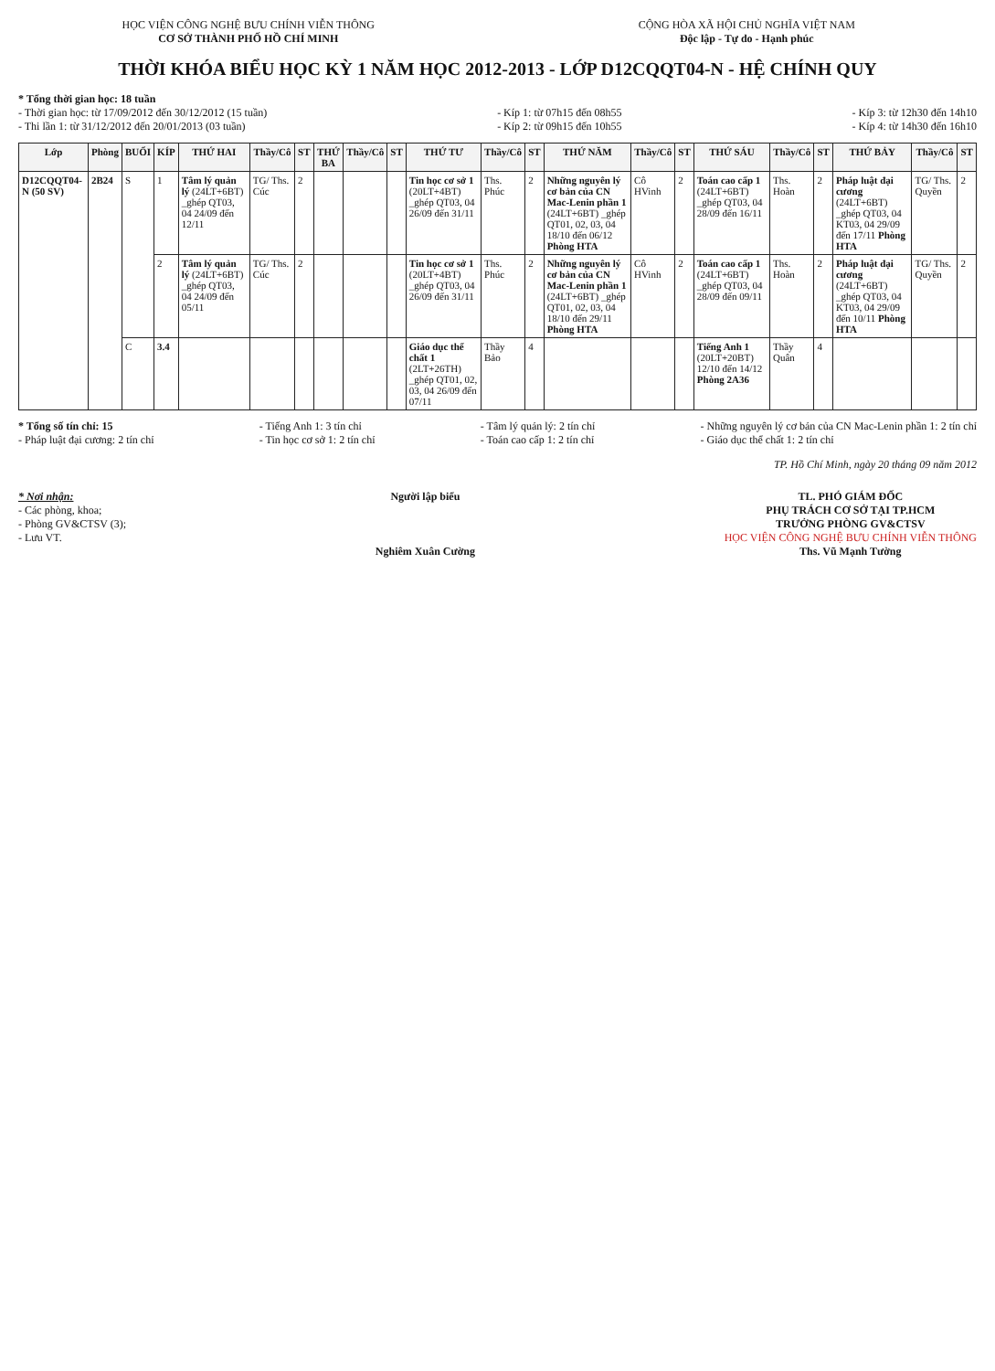HỌC VIỆN CÔNG NGHỆ BƯU CHÍNH VIỄN THÔNG
CƠ SỞ THÀNH PHỐ HỒ CHÍ MINH
CỘNG HÒA XÃ HỘI CHỦ NGHĨA VIỆT NAM
Độc lập - Tự do - Hạnh phúc
THỜI KHÓA BIỂU HỌC KỲ 1 NĂM HỌC 2012-2013 - LỚP D12CQQT04-N - HỆ CHÍNH QUY
* Tổng thời gian học: 18 tuần
- Thời gian học: từ 17/09/2012 đến 30/12/2012 (15 tuần)
- Thi lần 1: từ 31/12/2012 đến 20/01/2013 (03 tuần)
- Kíp 1: từ 07h15 đến 08h55
- Kíp 2: từ 09h15 đến 10h55
- Kíp 3: từ 12h30 đến 14h10
- Kíp 4: từ 14h30 đến 16h10
| Lớp | Phòng | BUỔI | KÍP | THỨ HAI | Thầy/Cô | ST | THỨ BA | Thầy/Cô | ST | THỨ TƯ | Thầy/Cô | ST | THỨ NĂM | Thầy/Cô | ST | THỨ SÁU | Thầy/Cô | ST | THỨ BẢY | Thầy/Cô | ST |
| --- | --- | --- | --- | --- | --- | --- | --- | --- | --- | --- | --- | --- | --- | --- | --- | --- | --- | --- | --- | --- | --- |
| D12CQQT04-N (50 SV) | 2B24 | S | 1 | Tâm lý quản lý (24LT+6BT) _ghép QT03, 04 24/09 đến 12/11 | TG/ Ths. Cúc | 2 | | | | Tin học cơ sở 1 (20LT+4BT) _ghép QT03, 04 26/09 đến 31/11 | Ths. Phúc | 2 | Những nguyên lý cơ bản của CN Mac-Lenin phần 1 (24LT+6BT) _ghép QT01, 02, 03, 04 18/10 đến 06/12 Phòng HTA | Cô HVinh | 2 | Toán cao cấp 1 (24LT+6BT) _ghép QT03, 04 28/09 đến 16/11 | Ths. Hoàn | 2 | Pháp luật đại cương (24LT+6BT) _ghép QT03, 04 KT03, 04 29/09 đến 17/11 Phòng HTA | TG/ Ths. Quyền | 2 |
| | | | 2 | Tâm lý quản lý (24LT+6BT) _ghép QT03, 04 24/09 đến 05/11 | TG/ Ths. Cúc | 2 | | | | Tin học cơ sở 1 (20LT+4BT) _ghép QT03, 04 26/09 đến 31/11 | Ths. Phúc | 2 | Những nguyên lý cơ bản của CN Mac-Lenin phần 1 (24LT+6BT) _ghép QT01, 02, 03, 04 18/10 đến 29/11 Phòng HTA | Cô HVinh | 2 | Toán cao cấp 1 (24LT+6BT) _ghép QT03, 04 28/09 đến 09/11 | Ths. Hoàn | 2 | Pháp luật đại cương (24LT+6BT) _ghép QT03, 04 KT03, 04 29/09 đến 10/11 Phòng HTA | TG/ Ths. Quyền | 2 |
| | | C | 3.4 | | | | | | | Giáo dục thể chất 1 (2LT+26TH) _ghép QT01, 02, 03, 04 26/09 đến 07/11 | Thầy Bảo | 4 | | | | Tiếng Anh 1 (20LT+20BT) 12/10 đến 14/12 Phòng 2A36 | Thầy Quân | 4 | | | |
* Tổng số tín chỉ: 15
- Pháp luật đại cương: 2 tín chỉ
- Tiếng Anh 1: 3 tín chỉ
- Tin học cơ sở 1: 2 tín chỉ
- Tâm lý quản lý: 2 tín chỉ
- Toán cao cấp 1: 2 tín chỉ
- Những nguyên lý cơ bản của CN Mac-Lenin phần 1: 2 tín chỉ
- Giáo dục thể chất 1: 2 tín chỉ
TP. Hồ Chí Minh, ngày 20 tháng 09 năm 2012
* Nơi nhận:
- Các phòng, khoa;
- Phòng GV&CTSV (3);
- Lưu VT.
Người lập biểu
Nghiêm Xuân Cường
TL. PHÓ GIÁM ĐỐC
PHỤ TRÁCH CƠ SỞ TẠI TP.HCM
TRƯỞNG PHÒNG GV&CTSV
HỌC VIỆN CÔNG NGHỆ BƯU CHÍNH VIỄN THÔNG
Ths. Vũ Mạnh Tường